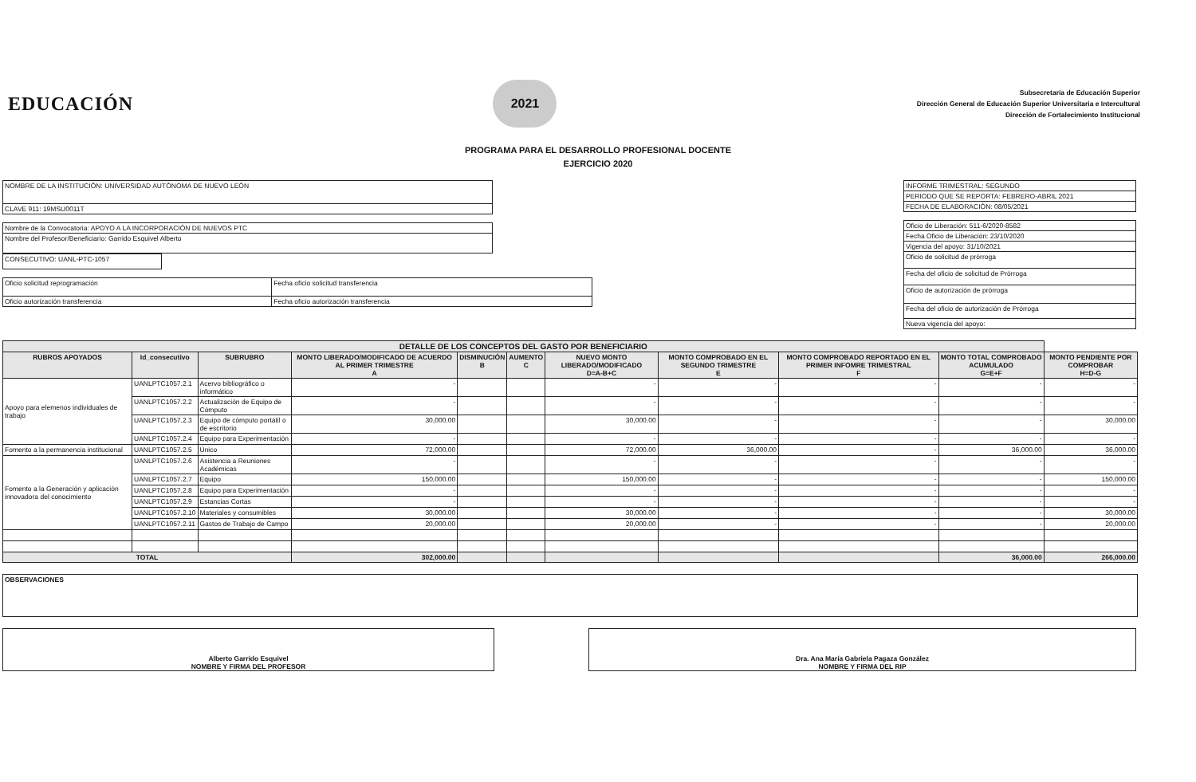EDUCACIÓN
2021
Subsecretaría de Educación Superior
Dirección General de Educación Superior Universitaria e Intercultural
Dirección de Fortalecimiento Institucional
PROGRAMA PARA EL DESARROLLO PROFESIONAL DOCENTE
EJERCICIO 2020
| NOMBRE DE LA INSTITUCIÓN: UNIVERSIDAD AUTÓNOMA DE NUEVO LEÓN |
| CLAVE 911: 19MSU0011T |
| Nombre de la Convocatoria: APOYO A LA INCORPORACIÓN DE NUEVOS PTC |
| Nombre del Profesor/Beneficiario: Garrido Esquivel Alberto |
| CONSECUTIVO: UANL-PTC-1057 |
| Oficio solicitud reprogramación | Fecha oficio solicitud transferencia |
| Oficio autorización transferencia | Fecha oficio autorización transferencia |
| INFORME TRIMESTRAL: SEGUNDO |
| PERIODO QUE SE REPORTA: FEBRERO-ABRIL 2021 |
| FECHA DE ELABORACIÓN: 08/05/2021 |
| Oficio de Liberación: 511-6/2020-8582 |
| Fecha Oficio de Liberación: 23/10/2020 |
| Vigencia del apoyo: 31/10/2021 |
| Oficio de solicitud de prórroga |
| Fecha del oficio de solicitud de Prórroga |
| Oficio de autorización de prórroga |
| Fecha del oficio de autorización de Prórroga |
| Nueva vigencia del apoyo: |
| DETALLE DE LOS CONCEPTOS DEL GASTO POR BENEFICIARIO | | | | | | | | | | |
| --- | --- | --- | --- | --- | --- | --- | --- | --- | --- | --- |
| RUBROS APOYADOS | Id_consecutivo | SUBRUBRO | MONTO LIBERADO/MODIFICADO DE ACUERDO AL PRIMER TRIMESTRE A | DISMINUCIÓN B | AUMENTO C | NUEVO MONTO LIBERADO/MODIFICADO D=A-B+C | MONTO COMPROBADO EN EL SEGUNDO TRIMESTRE E | MONTO COMPROBADO REPORTADO EN EL PRIMER INFOMRE TRIMESTRAL F | MONTO TOTAL COMPROBADO ACUMULADO G=E+F | MONTO PENDIENTE POR COMPROBAR H=D-G |
| Apoyo para elemenos individuales de trabajo | UANLPTC1057.2.1 | Acervo bibliográfico o informático | - | | | - | - | - | - | - |
| | UANLPTC1057.2.2 | Actualización de Equipo de Cómputo | - | | | - | - | - | - | - |
| | UANLPTC1057.2.3 | Equipo de cómputo portátil o de escritorio | 30,000.00 | | | 30,000.00 | - | - | - | 30,000.00 |
| | UANLPTC1057.2.4 | Equipo para Experimentación | - | | | - | - | - | - | - |
| Fomento a la permanencia institucional | UANLPTC1057.2.5 | Único | 72,000.00 | | | 72,000.00 | 36,000.00 | - | 36,000.00 | 36,000.00 |
| Fomento a la Generación y aplicación innovadora del conocimiento | UANLPTC1057.2.6 | Asistencia a Reuniones Académicas | - | | | - | - | - | - | - |
| | UANLPTC1057.2.7 | Equipo | 150,000.00 | | | 150,000.00 | - | - | - | 150,000.00 |
| | UANLPTC1057.2.8 | Equipo para Experimentación | - | | | - | - | - | - | - |
| | UANLPTC1057.2.9 | Estancias Cortas | - | | | - | - | - | - | - |
| | UANLPTC1057.2.10 | Materiales y consumibles | 30,000.00 | | | 30,000.00 | - | - | - | 30,000.00 |
| | UANLPTC1057.2.11 | Gastos de Trabajo de Campo | 20,000.00 | | | 20,000.00 | - | - | - | 20,000.00 |
| TOTAL | | | 302,000.00 | | | | | | 36,000.00 | 266,000.00 |
| OBSERVACIONES |
Alberto Garrido Esquivel
NOMBRE Y FIRMA DEL PROFESOR
Dra. Ana María Gabriela Pagaza González
NOMBRE Y FIRMA DEL RIP